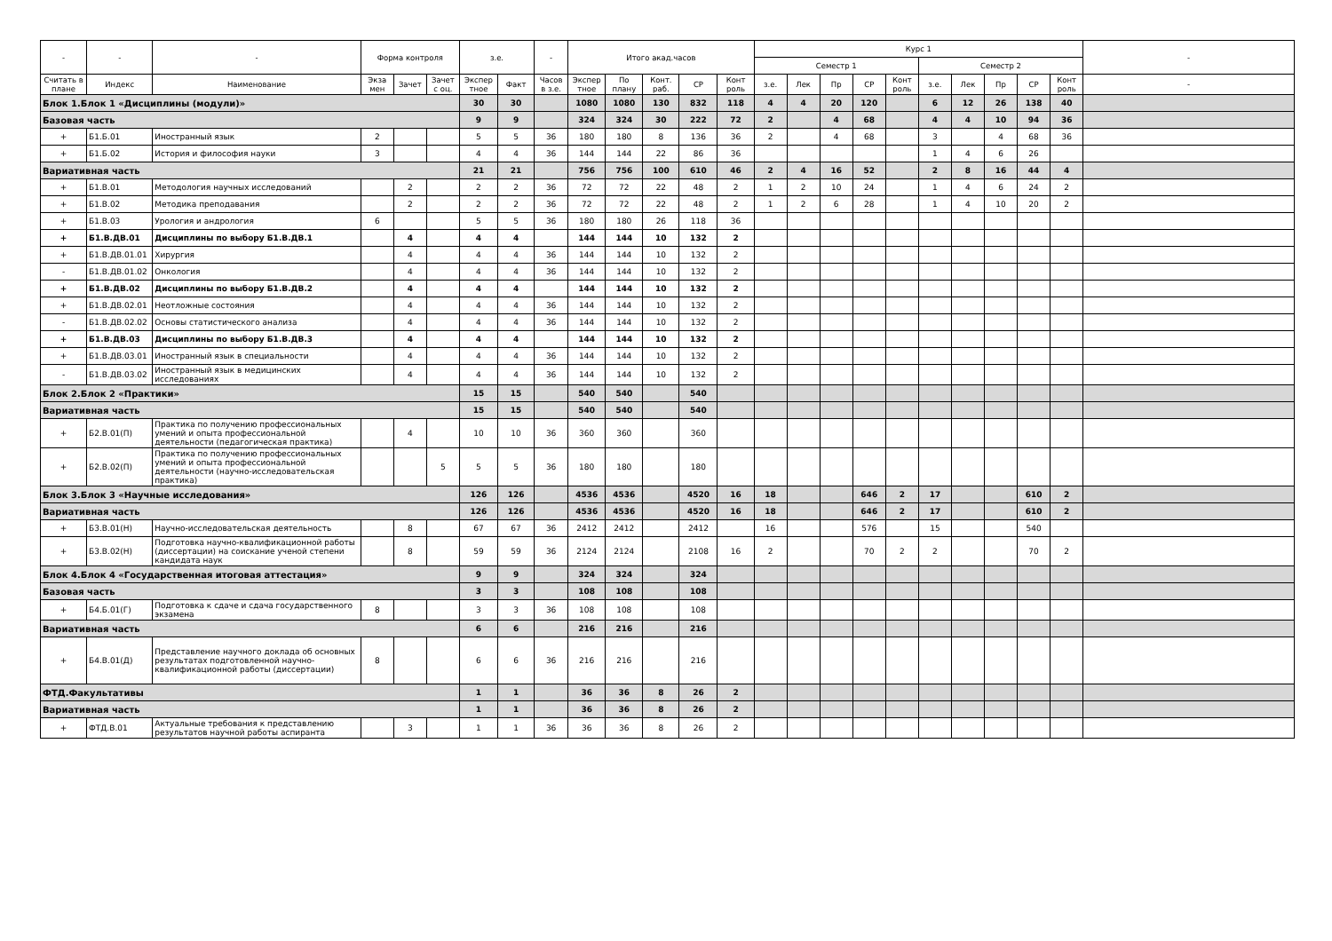| - | - | - | Форма контроля | | | з.е. | | - | Итого акад.часов | | | | | Курс 1 | | | | | | | | | | - |
| --- | --- | --- | --- | --- | --- | --- | --- | --- | --- | --- | --- | --- | --- | --- | --- | --- | --- | --- | --- | --- | --- | --- | --- | --- |
| | | | | | | | | | | | | | | Семестр 1 | | | | | Семестр 2 | | | | | |
| Считать в плане | Индекс | Наименование | Экза мен | Зачет | Зачет с оц. | Экспер тное | Факт | Часов в з.е. | Экспер тное | По плану | Конт. раб. | СР | Конт роль | з.е. | Лек | Пр | СР | Конт роль | з.е. | Лек | Пр | СР | Конт роль | - |
| Блок 1.Блок 1 «Дисциплины (модули)» | | | | | | 30 | 30 | | 1080 | 1080 | 130 | 832 | 118 | 4 | 4 | 20 | 120 | | 6 | 12 | 26 | 138 | 40 | |
| Базовая часть | | | | | | 9 | 9 | | 324 | 324 | 30 | 222 | 72 | 2 | | 4 | 68 | | 4 | 4 | 10 | 94 | 36 | |
| + | Б1.Б.01 | Иностранный язык | 2 | | | 5 | 5 | 36 | 180 | 180 | 8 | 136 | 36 | 2 | | 4 | 68 | | 3 | | 4 | 68 | 36 | |
| + | Б1.Б.02 | История и философия науки | 3 | | | 4 | 4 | 36 | 144 | 144 | 22 | 86 | 36 | | | | | | 1 | 4 | 6 | 26 | | |
| Вариативная часть | | | | | | 21 | 21 | | 756 | 756 | 100 | 610 | 46 | 2 | 4 | 16 | 52 | | 2 | 8 | 16 | 44 | 4 | |
| + | Б1.В.01 | Методология научных исследований | | 2 | | 2 | 2 | 36 | 72 | 72 | 22 | 48 | 2 | 1 | 2 | 10 | 24 | | 1 | 4 | 6 | 24 | 2 | |
| + | Б1.В.02 | Методика преподавания | | 2 | | 2 | 2 | 36 | 72 | 72 | 22 | 48 | 2 | 1 | 2 | 6 | 28 | | 1 | 4 | 10 | 20 | 2 | |
| + | Б1.В.03 | Урология и андрология | 6 | | | 5 | 5 | 36 | 180 | 180 | 26 | 118 | 36 | | | | | | | | | | | |
| + | Б1.В.ДВ.01 | Дисциплины по выбору Б1.В.ДВ.1 | | 4 | | 4 | 4 | | 144 | 144 | 10 | 132 | 2 | | | | | | | | | | | |
| + | Б1.В.ДВ.01.01 | Хирургия | | 4 | | 4 | 4 | 36 | 144 | 144 | 10 | 132 | 2 | | | | | | | | | | | |
| - | Б1.В.ДВ.01.02 | Онкология | | 4 | | 4 | 4 | 36 | 144 | 144 | 10 | 132 | 2 | | | | | | | | | | | |
| + | Б1.В.ДВ.02 | Дисциплины по выбору Б1.В.ДВ.2 | | 4 | | 4 | 4 | | 144 | 144 | 10 | 132 | 2 | | | | | | | | | | | |
| + | Б1.В.ДВ.02.01 | Неотложные состояния | | 4 | | 4 | 4 | 36 | 144 | 144 | 10 | 132 | 2 | | | | | | | | | | | |
| - | Б1.В.ДВ.02.02 | Основы статистического анализа | | 4 | | 4 | 4 | 36 | 144 | 144 | 10 | 132 | 2 | | | | | | | | | | | |
| + | Б1.В.ДВ.03 | Дисциплины по выбору Б1.В.ДВ.3 | | 4 | | 4 | 4 | | 144 | 144 | 10 | 132 | 2 | | | | | | | | | | | |
| + | Б1.В.ДВ.03.01 | Иностранный язык в специальности | | 4 | | 4 | 4 | 36 | 144 | 144 | 10 | 132 | 2 | | | | | | | | | | | |
| - | Б1.В.ДВ.03.02 | Иностранный язык в медицинских исследованиях | | 4 | | 4 | 4 | 36 | 144 | 144 | 10 | 132 | 2 | | | | | | | | | | | |
| Блок 2.Блок 2 «Практики» | | | | | | 15 | 15 | | 540 | 540 | | 540 | | | | | | | | | | | | |
| Вариативная часть | | | | | | 15 | 15 | | 540 | 540 | | 540 | | | | | | | | | | | | |
| + | Б2.В.01(П) | Практика по получению профессиональных умений и опыта профессиональной деятельности (педагогическая практика) | | 4 | | 10 | 10 | 36 | 360 | 360 | | 360 | | | | | | | | | | | | |
| + | Б2.В.02(П) | Практика по получению профессиональных умений и опыта профессиональной деятельности (научно-исследовательская практика) | | | 5 | 5 | 5 | 36 | 180 | 180 | | 180 | | | | | | | | | | | | |
| Блок 3.Блок 3 «Научные исследования» | | | | | | 126 | 126 | | 4536 | 4536 | | 4520 | 16 | 18 | | | 646 | 2 | 17 | | | 610 | 2 | |
| Вариативная часть | | | | | | 126 | 126 | | 4536 | 4536 | | 4520 | 16 | 18 | | | 646 | 2 | 17 | | | 610 | 2 | |
| + | Б3.В.01(Н) | Научно-исследовательская деятельность | | 8 | | 67 | 67 | 36 | 2412 | 2412 | | 2412 | | 16 | | | 576 | | 15 | | | 540 | | |
| + | Б3.В.02(Н) | Подготовка научно-квалификационной работы (диссертации) на соискание ученой степени кандидата наук | | 8 | | 59 | 59 | 36 | 2124 | 2124 | | 2108 | 16 | 2 | | | 70 | 2 | 2 | | | 70 | 2 | |
| Блок 4.Блок 4 «Государственная итоговая аттестация» | | | | | | 9 | 9 | | 324 | 324 | | 324 | | | | | | | | | | | | |
| Базовая часть | | | | | | 3 | 3 | | 108 | 108 | | 108 | | | | | | | | | | | | |
| + | Б4.Б.01(Г) | Подготовка к сдаче и сдача государственного экзамена | 8 | | | 3 | 3 | 36 | 108 | 108 | | 108 | | | | | | | | | | | | |
| Вариативная часть | | | | | | 6 | 6 | | 216 | 216 | | 216 | | | | | | | | | | | | |
| + | Б4.В.01(Д) | Представление научного доклада об основных результатах подготовленной научно-квалификационной работы (диссертации) | 8 | | | 6 | 6 | 36 | 216 | 216 | | 216 | | | | | | | | | | | | |
| ФТД.Факультативы | | | | | | 1 | 1 | | 36 | 36 | 8 | 26 | 2 | | | | | | | | | | | |
| Вариативная часть | | | | | | 1 | 1 | | 36 | 36 | 8 | 26 | 2 | | | | | | | | | | | |
| + | ФТД.В.01 | Актуальные требования к представлению результатов научной работы аспиранта | | 3 | | 1 | 1 | 36 | 36 | 36 | 8 | 26 | 2 | | | | | | | | | | | |